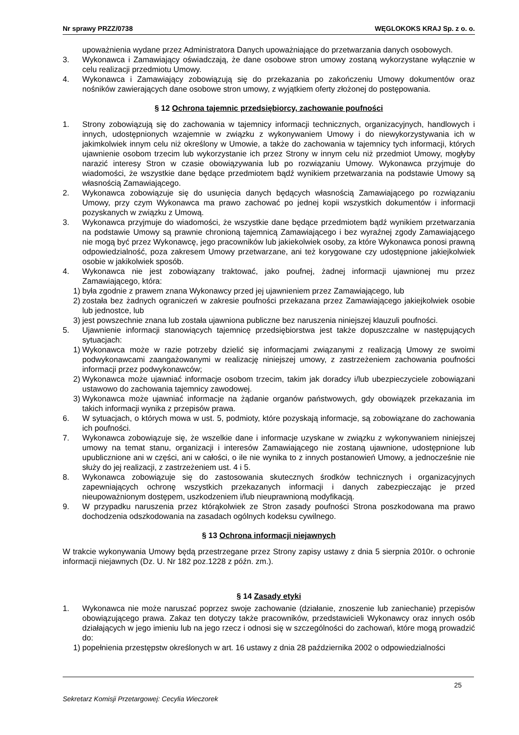Nr sprawy PRZZ/0738 WĘGLOKOKS KRAJ Sp. z o. o.
upoważnienia wydane przez Administratora Danych upoważniające do przetwarzania danych osobowych.
3. Wykonawca i Zamawiający oświadczają, że dane osobowe stron umowy zostaną wykorzystane wyłącznie w celu realizacji przedmiotu Umowy.
4. Wykonawca i Zamawiający zobowiązują się do przekazania po zakończeniu Umowy dokumentów oraz nośników zawierających dane osobowe stron umowy, z wyjątkiem oferty złożonej do postępowania.
§ 12 Ochrona tajemnic przedsiębiorcy, zachowanie poufności
1. Strony zobowiązują się do zachowania w tajemnicy informacji technicznych, organizacyjnych, handlowych i innych, udostępnionych wzajemnie w związku z wykonywaniem Umowy i do niewykorzystywania ich w jakimkolwiek innym celu niż określony w Umowie, a także do zachowania w tajemnicy tych informacji, których ujawnienie osobom trzecim lub wykorzystanie ich przez Strony w innym celu niż przedmiot Umowy, mogłyby narazić interesy Stron w czasie obowiązywania lub po rozwiązaniu Umowy. Wykonawca przyjmuje do wiadomości, że wszystkie dane będące przedmiotem bądź wynikiem przetwarzania na podstawie Umowy są własnością Zamawiającego.
2. Wykonawca zobowiązuje się do usunięcia danych będących własnością Zamawiającego po rozwiązaniu Umowy, przy czym Wykonawca ma prawo zachować po jednej kopii wszystkich dokumentów i informacji pozyskanych w związku z Umową.
3. Wykonawca przyjmuje do wiadomości, że wszystkie dane będące przedmiotem bądź wynikiem przetwarzania na podstawie Umowy są prawnie chronioną tajemnicą Zamawiającego i bez wyraźnej zgody Zamawiającego nie mogą być przez Wykonawcę, jego pracowników lub jakiekolwiek osoby, za które Wykonawca ponosi prawną odpowiedzialność, poza zakresem Umowy przetwarzane, ani też korygowane czy udostępnione jakiejkolwiek osobie w jakikolwiek sposób.
4. Wykonawca nie jest zobowiązany traktować, jako poufnej, żadnej informacji ujawnionej mu przez Zamawiającego, która:
1) była zgodnie z prawem znana Wykonawcy przed jej ujawnieniem przez Zamawiającego, lub
2) została bez żadnych ograniczeń w zakresie poufności przekazana przez Zamawiającego jakiejkolwiek osobie lub jednostce, lub
3) jest powszechnie znana lub została ujawniona publiczne bez naruszenia niniejszej klauzuli poufności.
5. Ujawnienie informacji stanowiących tajemnicę przedsiębiorstwa jest także dopuszczalne w następujących sytuacjach:
1) Wykonawca może w razie potrzeby dzielić się informacjami związanymi z realizacją Umowy ze swoimi podwykonawcami zaangażowanymi w realizację niniejszej umowy, z zastrzeżeniem zachowania poufności informacji przez podwykonawców;
2) Wykonawca może ujawniać informacje osobom trzecim, takim jak doradcy i/lub ubezpieczyciele zobowiązani ustawowo do zachowania tajemnicy zawodowej.
3) Wykonawca może ujawniać informacje na żądanie organów państwowych, gdy obowiązek przekazania im takich informacji wynika z przepisów prawa.
6. W sytuacjach, o których mowa w ust. 5, podmioty, które pozyskają informacje, są zobowiązane do zachowania ich poufności.
7. Wykonawca zobowiązuje się, że wszelkie dane i informacje uzyskane w związku z wykonywaniem niniejszej umowy na temat stanu, organizacji i interesów Zamawiającego nie zostaną ujawnione, udostępnione lub upublicznione ani w części, ani w całości, o ile nie wynika to z innych postanowień Umowy, a jednocześnie nie służy do jej realizacji, z zastrzeżeniem ust. 4 i 5.
8. Wykonawca zobowiązuje się do zastosowania skutecznych środków technicznych i organizacyjnych zapewniających ochronę wszystkich przekazanych informacji i danych zabezpieczając je przed nieupoważnionym dostępem, uszkodzeniem i/lub nieuprawnioną modyfikacją.
9. W przypadku naruszenia przez którąkolwiek ze Stron zasady poufności Strona poszkodowana ma prawo dochodzenia odszkodowania na zasadach ogólnych kodeksu cywilnego.
§ 13 Ochrona informacji niejawnych
W trakcie wykonywania Umowy będą przestrzegane przez Strony zapisy ustawy z dnia 5 sierpnia 2010r. o ochronie informacji niejawnych (Dz. U. Nr 182 poz.1228 z późn. zm.).
§ 14 Zasady etyki
1. Wykonawca nie może naruszać poprzez swoje zachowanie (działanie, znoszenie lub zaniechanie) przepisów obowiązującego prawa. Zakaz ten dotyczy także pracowników, przedstawicieli Wykonawcy oraz innych osób działających w jego imieniu lub na jego rzecz i odnosi się w szczególności do zachowań, które mogą prowadzić do:
1) popełnienia przestępstw określonych w art. 16 ustawy z dnia 28 października 2002 o odpowiedzialności
25
Sekretarz Komisji Przetargowej: Cecylia Wieczorek